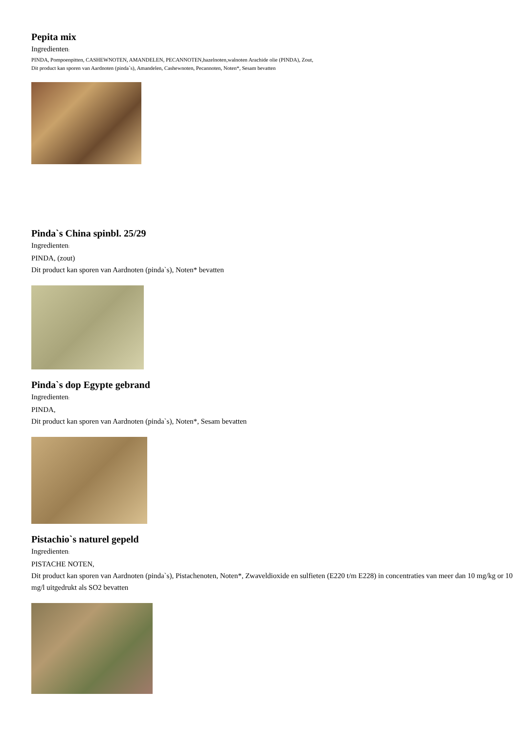Pepita mix
Ingredienten:
PINDA, Pompoenpitten, CASHEWNOTEN, AMANDELEN, PECANNOTEN,hazelnoten,walnoten Arachide olie (PINDA), Zout,
Dit product kan sporen van Aardnoten (pinda`s), Amandelen, Cashewnoten, Pecannoten, Noten*, Sesam bevatten
Pinda`s China spinbl. 25/29
Ingredienten:
PINDA, (zout)
Dit product kan sporen van Aardnoten (pinda`s), Noten* bevatten
Pinda`s dop Egypte gebrand
Ingredienten:
PINDA,
Dit product kan sporen van Aardnoten (pinda`s), Noten*, Sesam bevatten
Pistachio`s naturel gepeld
Ingredienten:
PISTACHE NOTEN,
Dit product kan sporen van Aardnoten (pinda`s), Pistachenoten, Noten*, Zwaveldioxide en sulfieten (E220 t/m E228) in concentraties van meer dan 10 mg/kg or 10 mg/l uitgedrukt als SO2 bevatten